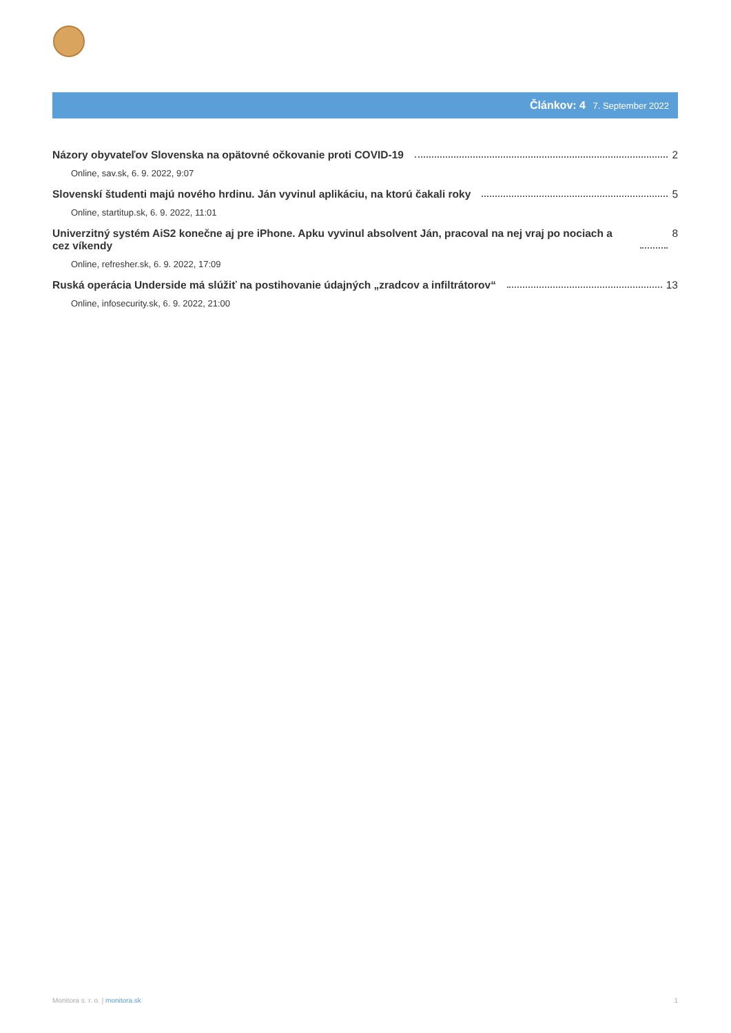Článkov: 4 7. September 2022
Názory obyvateľov Slovenska na opätovné očkovanie proti COVID-19 2
Online, sav.sk, 6. 9. 2022, 9:07
Slovenskí študenti majú nového hrdinu. Ján vyvinul aplikáciu, na ktorú čakali roky 5
Online, startitup.sk, 6. 9. 2022, 11:01
Univerzitný systém AiS2 konečne aj pre iPhone. Apku vyvinul absolvent Ján, pracoval na nej vraj po nociach a cez víkendy 8
Online, refresher.sk, 6. 9. 2022, 17:09
Ruská operácia Underside má slúžiť na postihovanie údajných „zradcov a infiltrátorov“ 13
Online, infosecurity.sk, 6. 9. 2022, 21:00
Monitora s. r. o. | monitora.sk 1